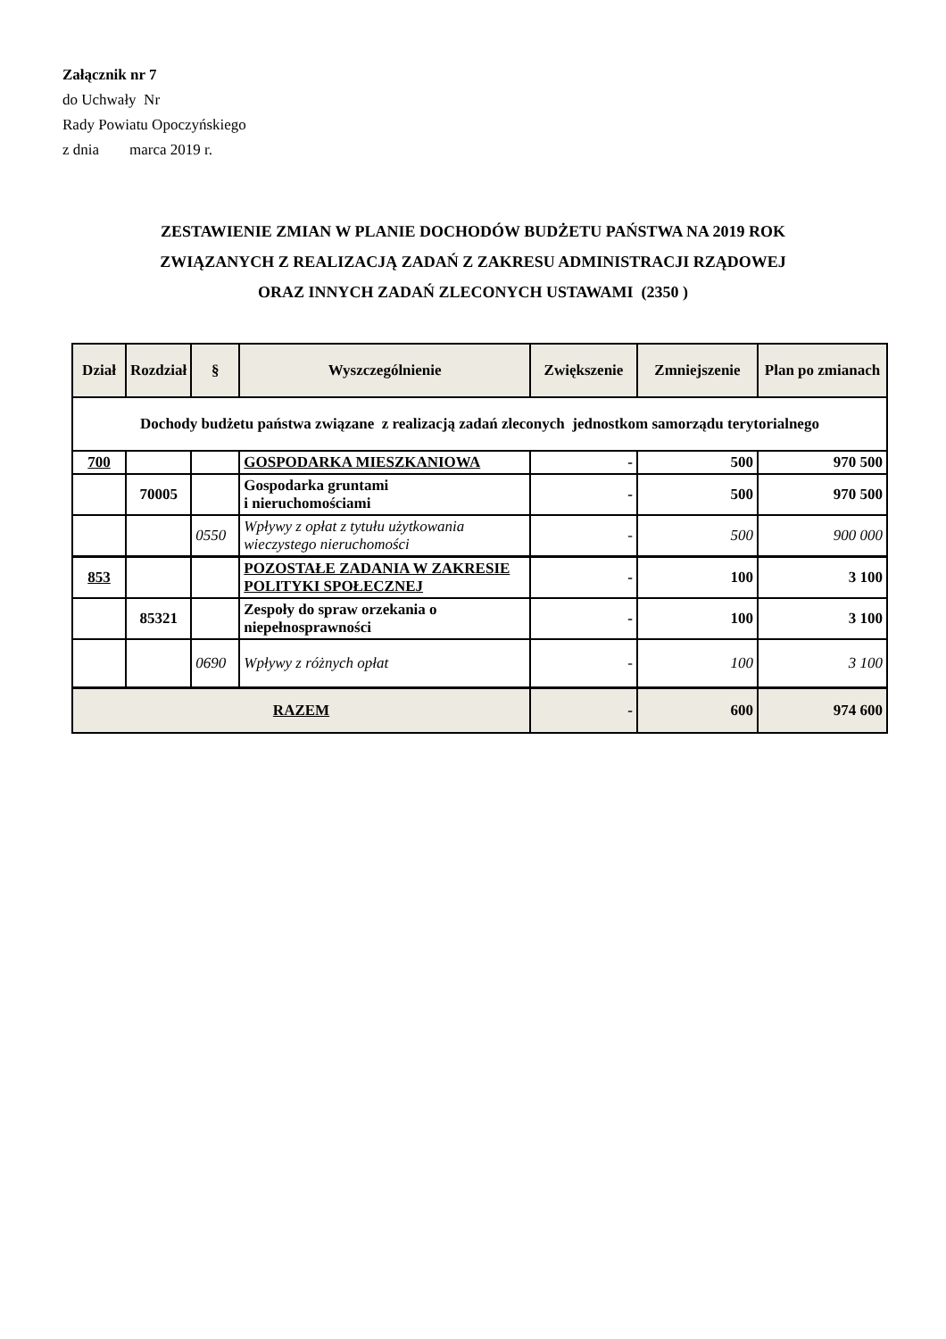Załącznik nr 7
do Uchwały Nr
Rady Powiatu Opoczyńskiego
z dnia marca 2019 r.
ZESTAWIENIE ZMIAN W PLANIE DOCHODÓW BUDŻETU PAŃSTWA NA 2019 ROK
ZWIĄZANYCH Z REALIZACJĄ ZADAŃ Z ZAKRESU ADMINISTRACJI RZĄDOWEJ
ORAZ INNYCH ZADAŃ ZLECONYCH USTAWAMI (2350 )
| Dział | Rozdział | § | Wyszczególnienie | Zwiększenie | Zmniejszenie | Plan po zmianach |
| --- | --- | --- | --- | --- | --- | --- |
| Dochody budżetu państwa związane z realizacją zadań zleconych jednostkom samorządu terytorialnego | | | | | | |
| 700 | | | GOSPODARKA MIESZKANIOWA | - | 500 | 970 500 |
| | 70005 | | Gospodarka gruntami i nieruchomościami | - | 500 | 970 500 |
| | | 0550 | Wpływy z opłat z tytułu użytkowania wieczystego nieruchomości | - | 500 | 900 000 |
| 853 | | | POZOSTAŁE ZADANIA W ZAKRESIE POLITYKI SPOŁECZNEJ | - | 100 | 3 100 |
| | 85321 | | Zespoły do spraw orzekania o niepełnosprawności | - | 100 | 3 100 |
| | | 0690 | Wpływy z różnych opłat | - | 100 | 3 100 |
| RAZEM | | | | - | 600 | 974 600 |